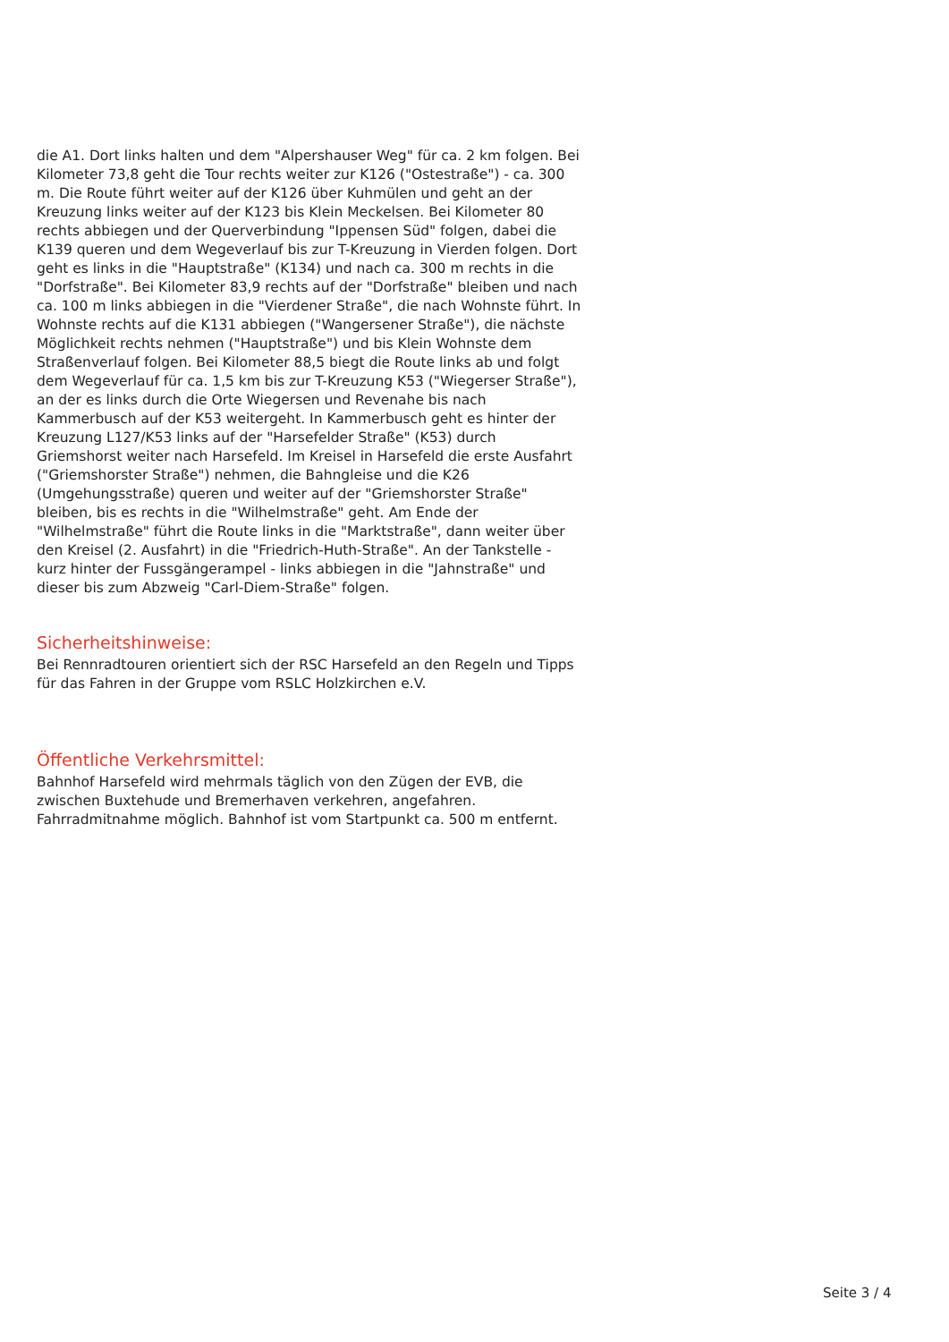die A1. Dort links halten und dem "Alpershauser Weg" für ca. 2 km folgen. Bei Kilometer 73,8 geht die Tour rechts weiter zur K126 ("Ostestraße") - ca. 300 m. Die Route führt weiter auf der K126 über Kuhmülen und geht an der Kreuzung links weiter auf der K123 bis Klein Meckelsen. Bei Kilometer 80 rechts abbiegen und der Querverbindung "Ippensen Süd" folgen, dabei die K139 queren und dem Wegeverlauf bis zur T-Kreuzung in Vierden folgen. Dort geht es links in die "Hauptstraße" (K134) und nach ca. 300 m rechts in die "Dorfstraße". Bei Kilometer 83,9 rechts auf der "Dorfstraße" bleiben und nach ca. 100 m links abbiegen in die "Vierdener Straße", die nach Wohnste führt. In Wohnste rechts auf die K131 abbiegen ("Wangersener Straße"), die nächste Möglichkeit rechts nehmen ("Hauptstraße") und bis Klein Wohnste dem Straßenverlauf folgen. Bei Kilometer 88,5 biegt die Route links ab und folgt dem Wegeverlauf für ca. 1,5 km bis zur T-Kreuzung K53 ("Wiegerser Straße"), an der es links durch die Orte Wiegersen und Revenahe bis nach Kammerbusch auf der K53 weitergeht. In Kammerbusch geht es hinter der Kreuzung L127/K53 links auf der "Harsefelder Straße" (K53) durch Griemshorst weiter nach Harsefeld. Im Kreisel in Harsefeld die erste Ausfahrt ("Griemshorster Straße") nehmen, die Bahngleise und die K26 (Umgehungsstraße) queren und weiter auf der "Griemshorster Straße" bleiben, bis es rechts in die "Wilhelmstraße" geht. Am Ende der "Wilhelmstraße" führt die Route links in die "Marktstraße", dann weiter über den Kreisel (2. Ausfahrt) in die "Friedrich-Huth-Straße". An der Tankstelle - kurz hinter der Fussgängerampel - links abbiegen in die "Jahnstraße" und dieser bis zum Abzweig "Carl-Diem-Straße" folgen.
Sicherheitshinweise:
Bei Rennradtouren orientiert sich der RSC Harsefeld an den Regeln und Tipps für das Fahren in der Gruppe vom RSLC Holzkirchen e.V.
Öffentliche Verkehrsmittel:
Bahnhof Harsefeld wird mehrmals täglich von den Zügen der EVB, die zwischen Buxtehude und Bremerhaven verkehren, angefahren. Fahrradmitnahme möglich. Bahnhof ist vom Startpunkt ca. 500 m entfernt.
Seite 3 / 4